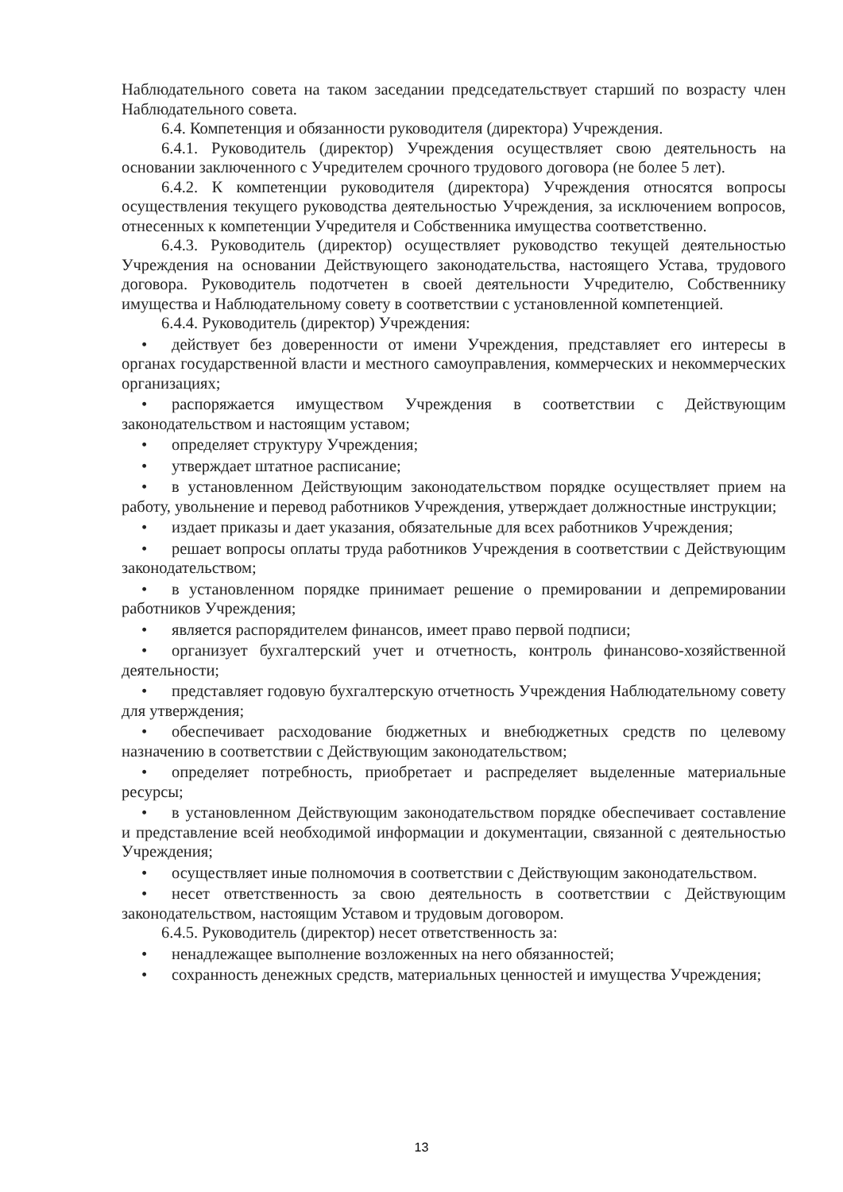Наблюдательного совета на таком заседании председательствует старший по возрасту член Наблюдательного совета.
6.4. Компетенция и обязанности руководителя (директора) Учреждения.
6.4.1. Руководитель (директор) Учреждения осуществляет свою деятельность на основании заключенного с Учредителем срочного трудового договора (не более 5 лет).
6.4.2. К компетенции руководителя (директора) Учреждения относятся вопросы осуществления текущего руководства деятельностью Учреждения, за исключением вопросов, отнесенных к компетенции Учредителя и Собственника имущества соответственно.
6.4.3. Руководитель (директор) осуществляет руководство текущей деятельностью Учреждения на основании Действующего законодательства, настоящего Устава, трудового договора. Руководитель подотчетен в своей деятельности Учредителю, Собственнику имущества и Наблюдательному совету в соответствии с установленной компетенцией.
6.4.4. Руководитель (директор) Учреждения:
• действует без доверенности от имени Учреждения, представляет его интересы в органах государственной власти и местного самоуправления, коммерческих и некоммерческих организациях;
• распоряжается имуществом Учреждения в соответствии с Действующим законодательством и настоящим уставом;
• определяет структуру Учреждения;
• утверждает штатное расписание;
• в установленном Действующим законодательством порядке осуществляет прием на работу, увольнение и перевод работников Учреждения, утверждает должностные инструкции;
• издает приказы и дает указания, обязательные для всех работников Учреждения;
• решает вопросы оплаты труда работников Учреждения в соответствии с Действующим законодательством;
• в установленном порядке принимает решение о премировании и депремировании работников Учреждения;
• является распорядителем финансов, имеет право первой подписи;
• организует бухгалтерский учет и отчетность, контроль финансово-хозяйственной деятельности;
• представляет годовую бухгалтерскую отчетность Учреждения Наблюдательному совету для утверждения;
• обеспечивает расходование бюджетных и внебюджетных средств по целевому назначению в соответствии с Действующим законодательством;
• определяет потребность, приобретает и распределяет выделенные материальные ресурсы;
• в установленном Действующим законодательством порядке обеспечивает составление и представление всей необходимой информации и документации, связанной с деятельностью Учреждения;
• осуществляет иные полномочия в соответствии с Действующим законодательством.
• несет ответственность за свою деятельность в соответствии с Действующим законодательством, настоящим Уставом и трудовым договором.
6.4.5. Руководитель (директор) несет ответственность за:
• ненадлежащее выполнение возложенных на него обязанностей;
• сохранность денежных средств, материальных ценностей и имущества Учреждения;
13